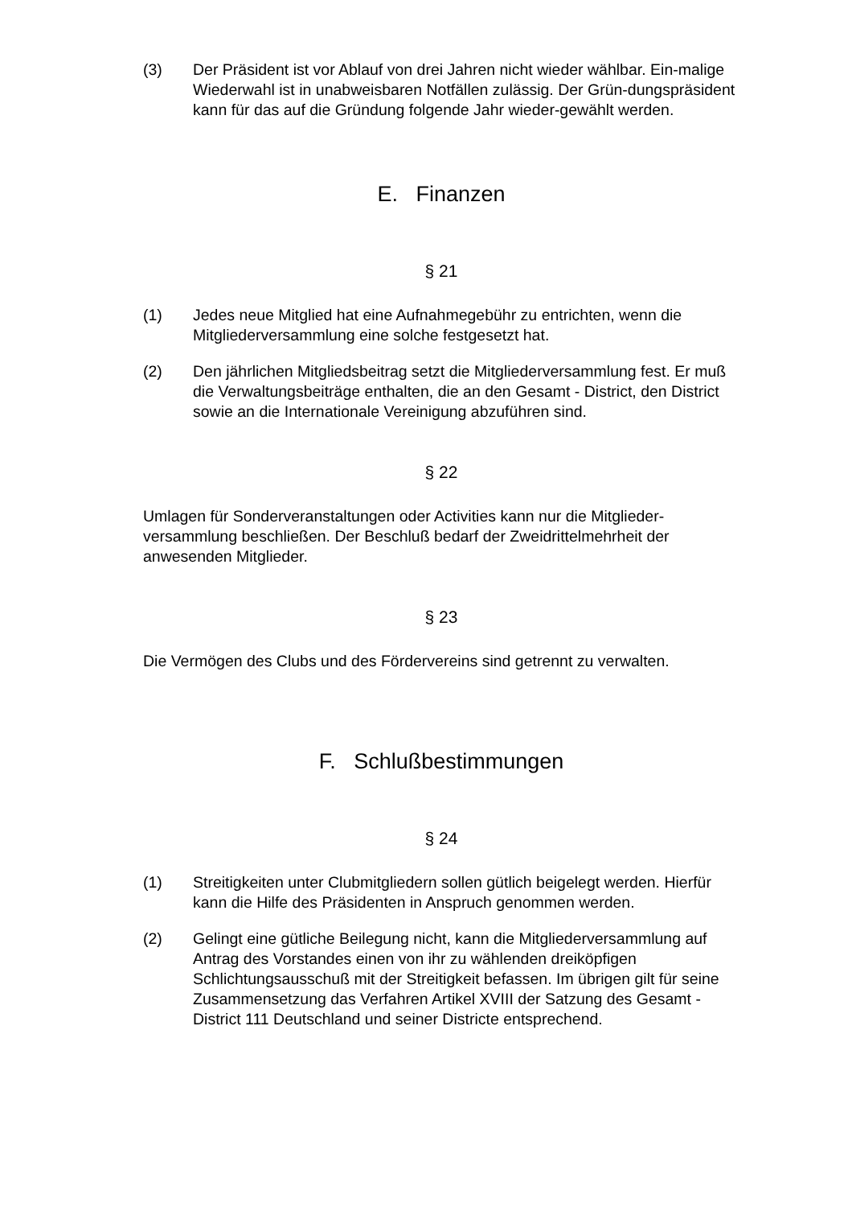(3) Der Präsident ist vor Ablauf von drei Jahren nicht wieder wählbar. Ein-malige Wiederwahl ist in unabweisbaren Notfällen zulässig. Der Grün-dungspräsident kann für das auf die Gründung folgende Jahr wieder-gewählt werden.
E. Finanzen
§ 21
(1) Jedes neue Mitglied hat eine Aufnahmegebühr zu entrichten, wenn die Mitgliederversammlung eine solche festgesetzt hat.
(2) Den jährlichen Mitgliedsbeitrag setzt die Mitgliederversammlung fest. Er muß die Verwaltungsbeiträge enthalten, die an den Gesamt - District, den District sowie an die Internationale Vereinigung abzuführen sind.
§ 22
Umlagen für Sonderveranstaltungen oder Activities kann nur die Mitglieder-versammlung beschließen. Der Beschluß bedarf der Zweidrittelmehrheit der anwesenden Mitglieder.
§ 23
Die Vermögen des Clubs und des Fördervereins sind getrennt zu verwalten.
F. Schlußbestimmungen
§ 24
(1) Streitigkeiten unter Clubmitgliedern sollen gütlich beigelegt werden. Hierfür kann die Hilfe des Präsidenten in Anspruch genommen werden.
(2) Gelingt eine gütliche Beilegung nicht, kann die Mitgliederversammlung auf Antrag des Vorstandes einen von ihr zu wählenden dreiköpfigen Schlichtungsausschuß mit der Streitigkeit befassen. Im übrigen gilt für seine Zusammensetzung das Verfahren Artikel XVIII der Satzung des Gesamt - District 111 Deutschland und seiner Districte entsprechend.